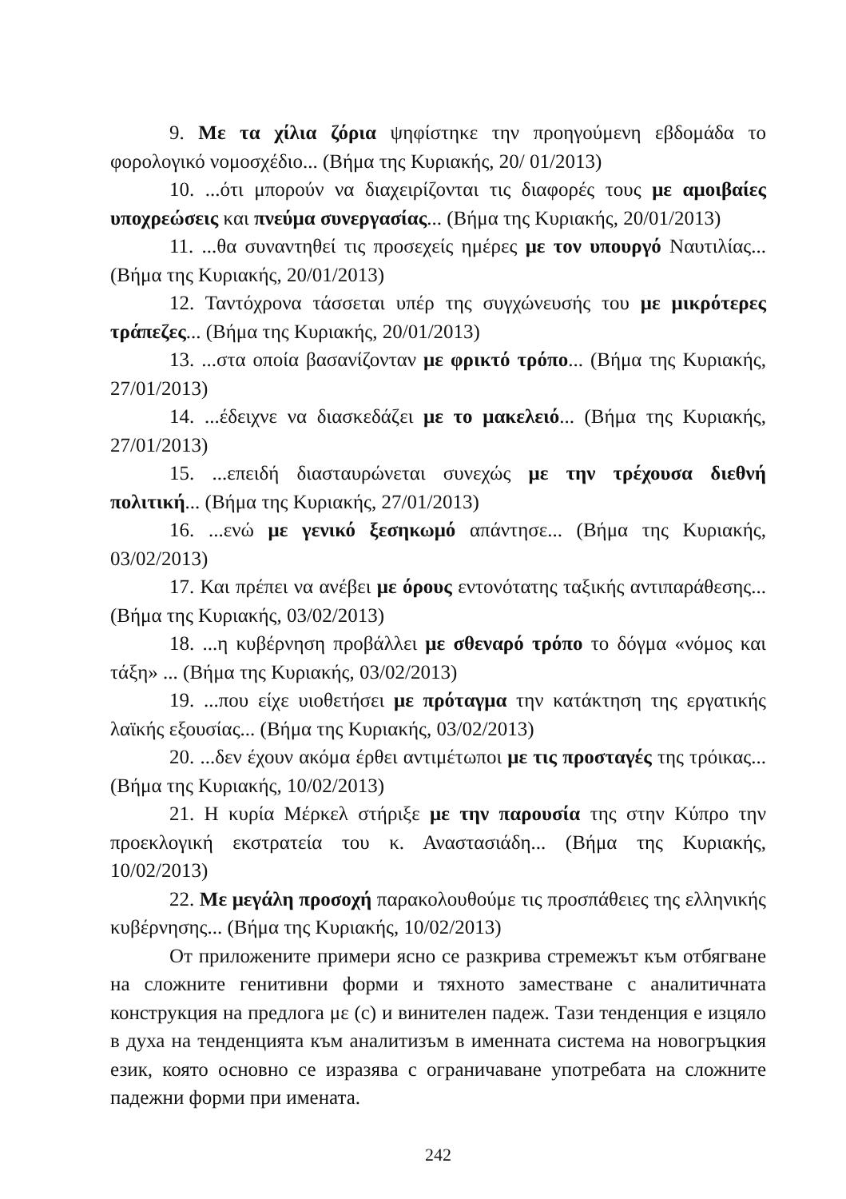9. Με τα χίλια ζόρια ψηφίστηκε την προηγούμενη εβδομάδα το φορολογικό νομοσχέδιο... (Βήμα της Κυριακής, 20/ 01/2013)
10. ...ότι μπορούν να διαχειρίζονται τις διαφορές τους με αμοιβαίες υποχρεώσεις και πνεύμα συνεργασίας... (Βήμα της Κυριακής, 20/01/2013)
11. ...θα συναντηθεί τις προσεχείς ημέρες με τον υπουργό Ναυτιλίας... (Βήμα της Κυριακής, 20/01/2013)
12. Ταντόχρονα τάσσεται υπέρ της συγχώνευσής του με μικρότερες τράπεζες... (Βήμα της Κυριακής, 20/01/2013)
13. ...στα οποία βασανίζονταν με φρικτό τρόπο... (Βήμα της Κυριακής, 27/01/2013)
14. ...έδειχνε να διασκεδάζει με το μακελειό... (Βήμα της Κυριακής, 27/01/2013)
15. ...επειδή διασταυρώνεται συνεχώς με την τρέχουσα διεθνή πολιτική... (Βήμα της Κυριακής, 27/01/2013)
16. ...ενώ με γενικό ξεσηκωμό απάντησε... (Βήμα της Κυριακής, 03/02/2013)
17. Και πρέπει να ανέβει με όρους εντονότατης ταξικής αντιπαράθεσης... (Βήμα της Κυριακής, 03/02/2013)
18. ...η κυβέρνηση προβάλλει με σθεναρό τρόπο το δόγμα «νόμος και τάξη» ... (Βήμα της Κυριακής, 03/02/2013)
19. ...που είχε υιοθετήσει με πρόταγμα την κατάκτηση της εργατικής λαϊκής εξουσίας... (Βήμα της Κυριακής, 03/02/2013)
20. ...δεν έχουν ακόμα έρθει αντιμέτωποι με τις προσταγές της τρόικας... (Βήμα της Κυριακής, 10/02/2013)
21. Η κυρία Μέρκελ στήριξε με την παρουσία της στην Κύπρο την προεκλογική εκστρατεία του κ. Αναστασιάδη... (Βήμα της Κυριακής, 10/02/2013)
22. Με μεγάλη προσοχή παρακολουθούμε τις προσπάθειες της ελληνικής κυβέρνησης... (Βήμα της Κυριακής, 10/02/2013)
От приложените примери ясно се разкрива стремежът към отбягване на сложните генитивни форми и тяхното заместване с аналитичната конструкция на предлога με (с) и винителен падеж. Тази тенденция е изцяло в духа на тенденцията към аналитизъм в именната система на новогръцкия език, която основно се изразява с ограничаване употребата на сложните падежни форми при имената.
242